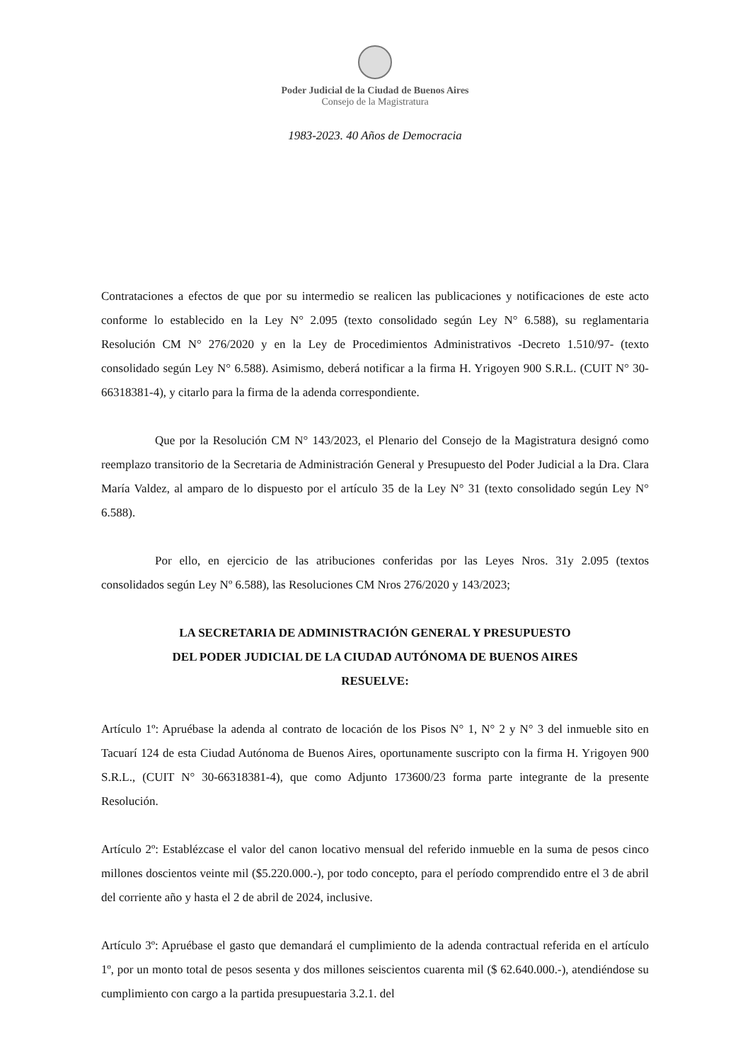Poder Judicial de la Ciudad de Buenos Aires
Consejo de la Magistratura
1983-2023. 40 Años de Democracia
Contrataciones a efectos de que por su intermedio se realicen las publicaciones y notificaciones de este acto conforme lo establecido en la Ley N° 2.095 (texto consolidado según Ley N° 6.588), su reglamentaria Resolución CM N° 276/2020 y en la Ley de Procedimientos Administrativos -Decreto 1.510/97- (texto consolidado según Ley N° 6.588). Asimismo, deberá notificar a la firma H. Yrigoyen 900 S.R.L. (CUIT N° 30-66318381-4), y citarlo para la firma de la adenda correspondiente.
Que por la Resolución CM N° 143/2023, el Plenario del Consejo de la Magistratura designó como reemplazo transitorio de la Secretaria de Administración General y Presupuesto del Poder Judicial a la Dra. Clara María Valdez, al amparo de lo dispuesto por el artículo 35 de la Ley N° 31 (texto consolidado según Ley N° 6.588).
Por ello, en ejercicio de las atribuciones conferidas por las Leyes Nros. 31y 2.095 (textos consolidados según Ley Nº 6.588), las Resoluciones CM Nros 276/2020 y 143/2023;
LA SECRETARIA DE ADMINISTRACIÓN GENERAL Y PRESUPUESTO
DEL PODER JUDICIAL DE LA CIUDAD AUTÓNOMA DE BUENOS AIRES
RESUELVE:
Artículo 1º: Apruébase la adenda al contrato de locación de los Pisos N° 1, N° 2 y N° 3 del inmueble sito en Tacuarí 124 de esta Ciudad Autónoma de Buenos Aires, oportunamente suscripto con la firma H. Yrigoyen 900 S.R.L., (CUIT N° 30-66318381-4), que como Adjunto 173600/23 forma parte integrante de la presente Resolución.
Artículo 2º: Establézcase el valor del canon locativo mensual del referido inmueble en la suma de pesos cinco millones doscientos veinte mil ($5.220.000.-), por todo concepto, para el período comprendido entre el 3 de abril del corriente año y hasta el 2 de abril de 2024, inclusive.
Artículo 3º: Apruébase el gasto que demandará el cumplimiento de la adenda contractual referida en el artículo 1º, por un monto total de pesos sesenta y dos millones seiscientos cuarenta mil ($ 62.640.000.-), atendiéndose su cumplimiento con cargo a la partida presupuestaria 3.2.1. del